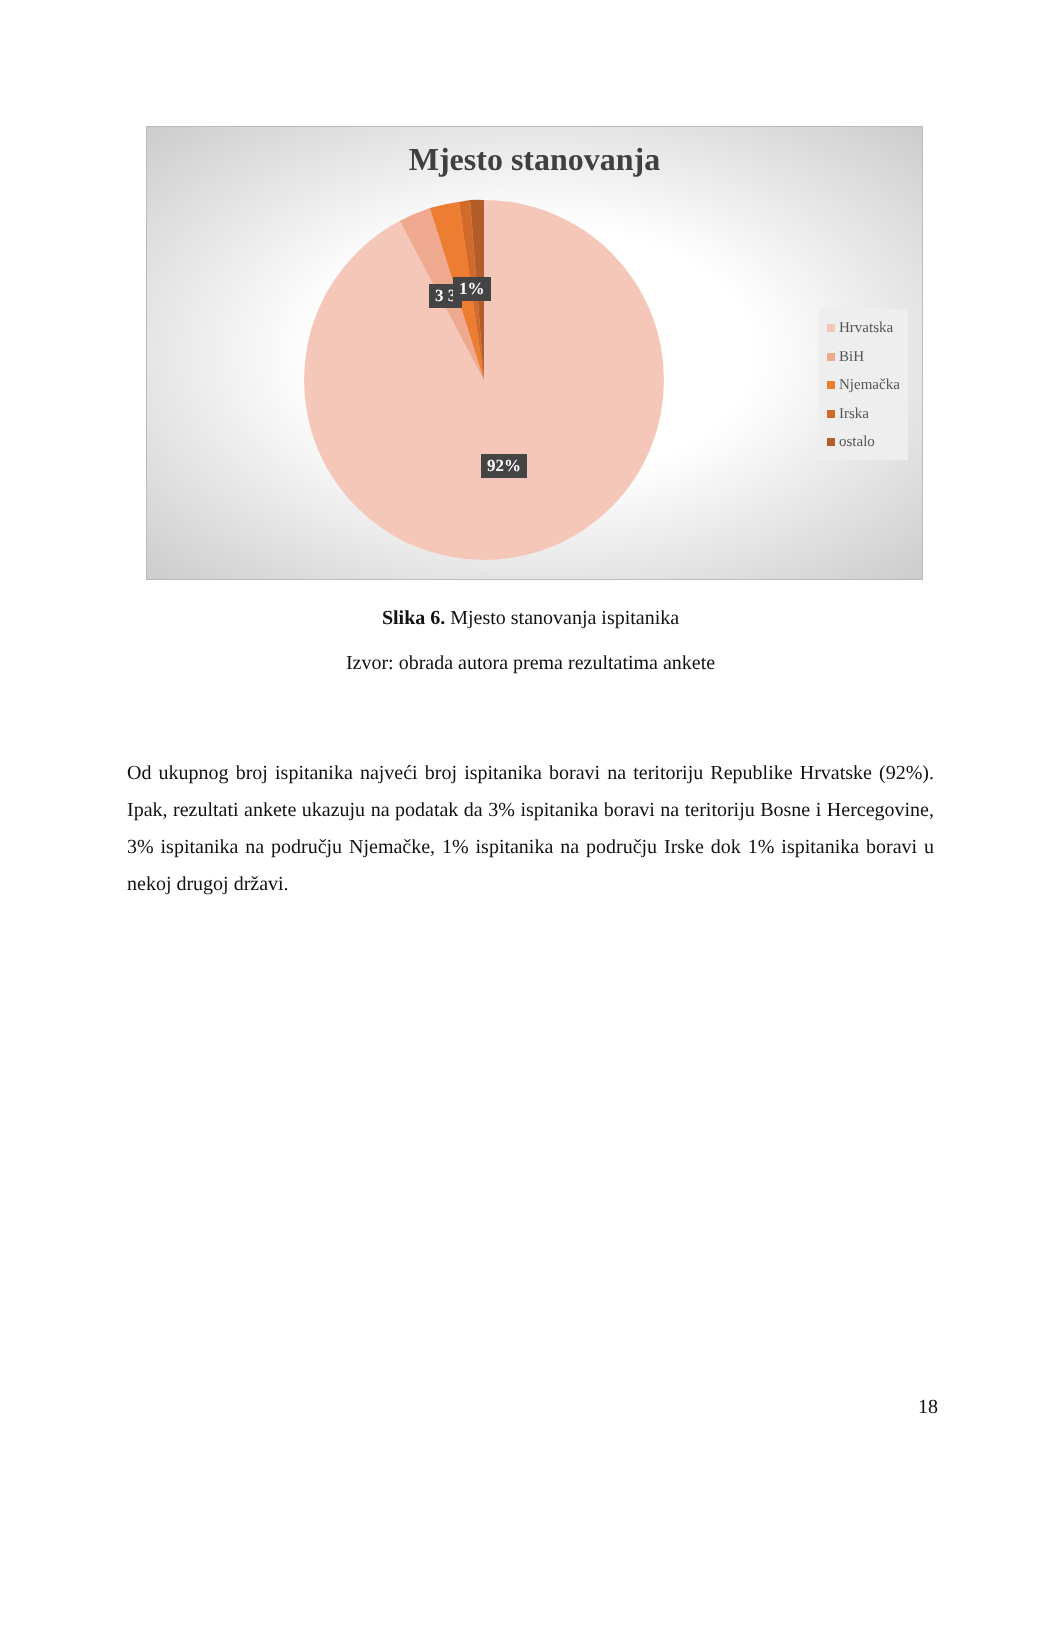Mjesto stanovanja
3 3 1%
92%
Hrvatska
BiH
Njemačka
Irska
ostalo
Slika 6. Mjesto stanovanja ispitanika
Izvor: obrada autora prema rezultatima ankete
Od ukupnog broj ispitanika najveći broj ispitanika boravi na teritoriju Republike Hrvatske (92%). Ipak, rezultati ankete ukazuju na podatak da 3% ispitanika boravi na teritoriju Bosne i Hercegovine, 3% ispitanika na području Njemačke, 1% ispitanika na području Irske dok 1% ispitanika boravi u nekoj drugoj državi.
18